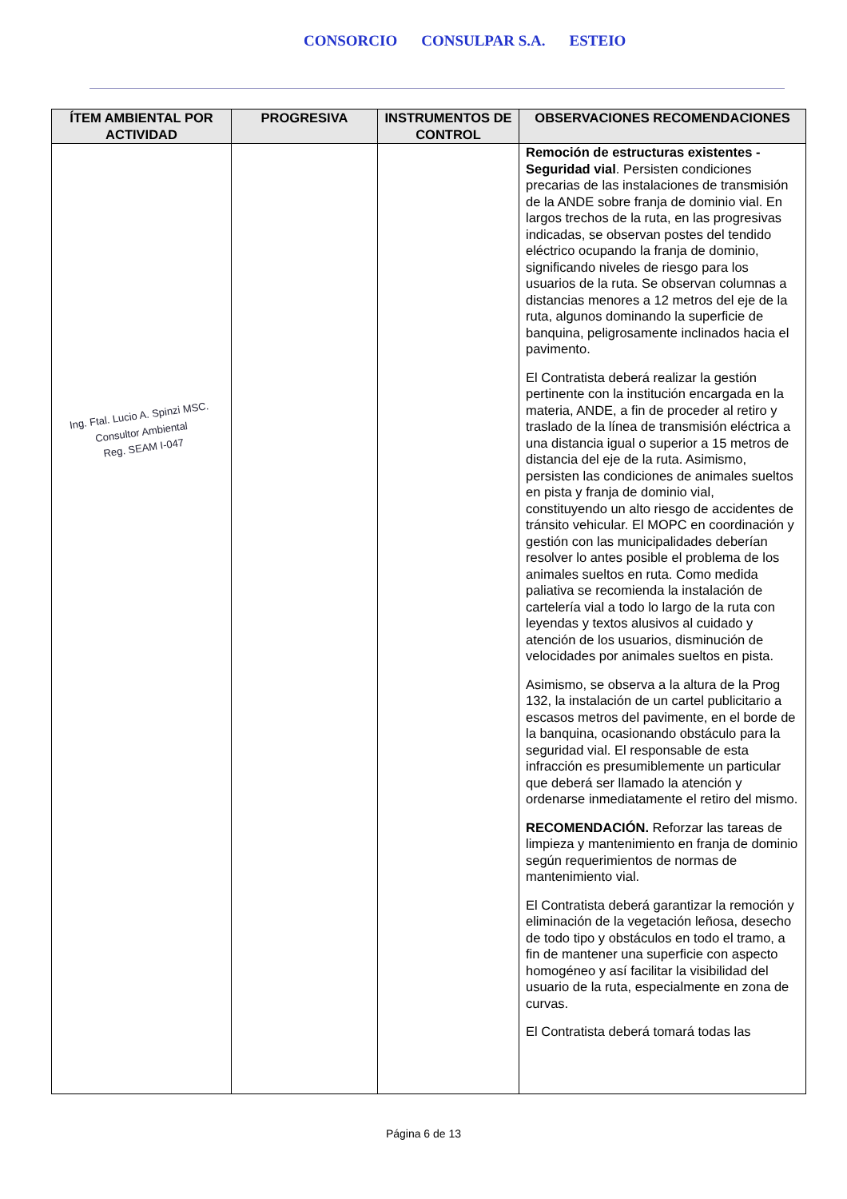CONSORCIO CONSULPAR S.A. ESTEIO
| ÍTEM AMBIENTAL POR ACTIVIDAD | PROGRESIVA | INSTRUMENTOS DE CONTROL | OBSERVACIONES RECOMENDACIONES |
| --- | --- | --- | --- |
| Ing. Ftal. Lucio A. Spinzi MSC. Consultor Ambiental Reg. SEAM I-047 | | | Remoción de estructuras existentes - Seguridad vial . Persisten condiciones precarias de las instalaciones de transmisión de la ANDE sobre franja de dominio vial. En largos trechos de la ruta, en las progresivas indicadas, se observan postes del tendido eléctrico ocupando la franja de dominio, significando niveles de riesgo para los usuarios de la ruta. Se observan columnas a distancias menores a 12 metros del eje de la ruta, algunos dominando la superficie de banquina, peligrosamente inclinados hacia el pavimento. El Contratista deberá realizar la gestión pertinente con la institución encargada en la materia, ANDE, a fin de proceder al retiro y traslado de la línea de transmisión eléctrica a una distancia igual o superior a 15 metros de distancia del eje de la ruta. Asimismo, persisten las condiciones de animales sueltos en pista y franja de dominio vial, constituyendo un alto riesgo de accidentes de tránsito vehicular. El MOPC en coordinación y gestión con las municipalidades deberían resolver lo antes posible el problema de los animales sueltos en ruta. Como medida paliativa se recomienda la instalación de cartelería vial a todo lo largo de la ruta con leyendas y textos alusivos al cuidado y atención de los usuarios, disminución de velocidades por animales sueltos en pista. Asimismo, se observa a la altura de la Prog 132, la instalación de un cartel publicitario a escasos metros del pavimente, en el borde de la banquina, ocasionando obstáculo para la seguridad vial. El responsable de esta infracción es presumiblemente un particular que deberá ser llamado la atención y ordenarse inmediatamente el retiro del mismo. RECOMENDACIÓN. Reforzar las tareas de limpieza y mantenimiento en franja de dominio según requerimientos de normas de mantenimiento vial. El Contratista deberá garantizar la remoción y eliminación de la vegetación leñosa, desecho de todo tipo y obstáculos en todo el tramo, a fin de mantener una superficie con aspecto homogéneo y así facilitar la visibilidad del usuario de la ruta, especialmente en zona de curvas. El Contratista deberá tomará todas las |
Página 6 de 13